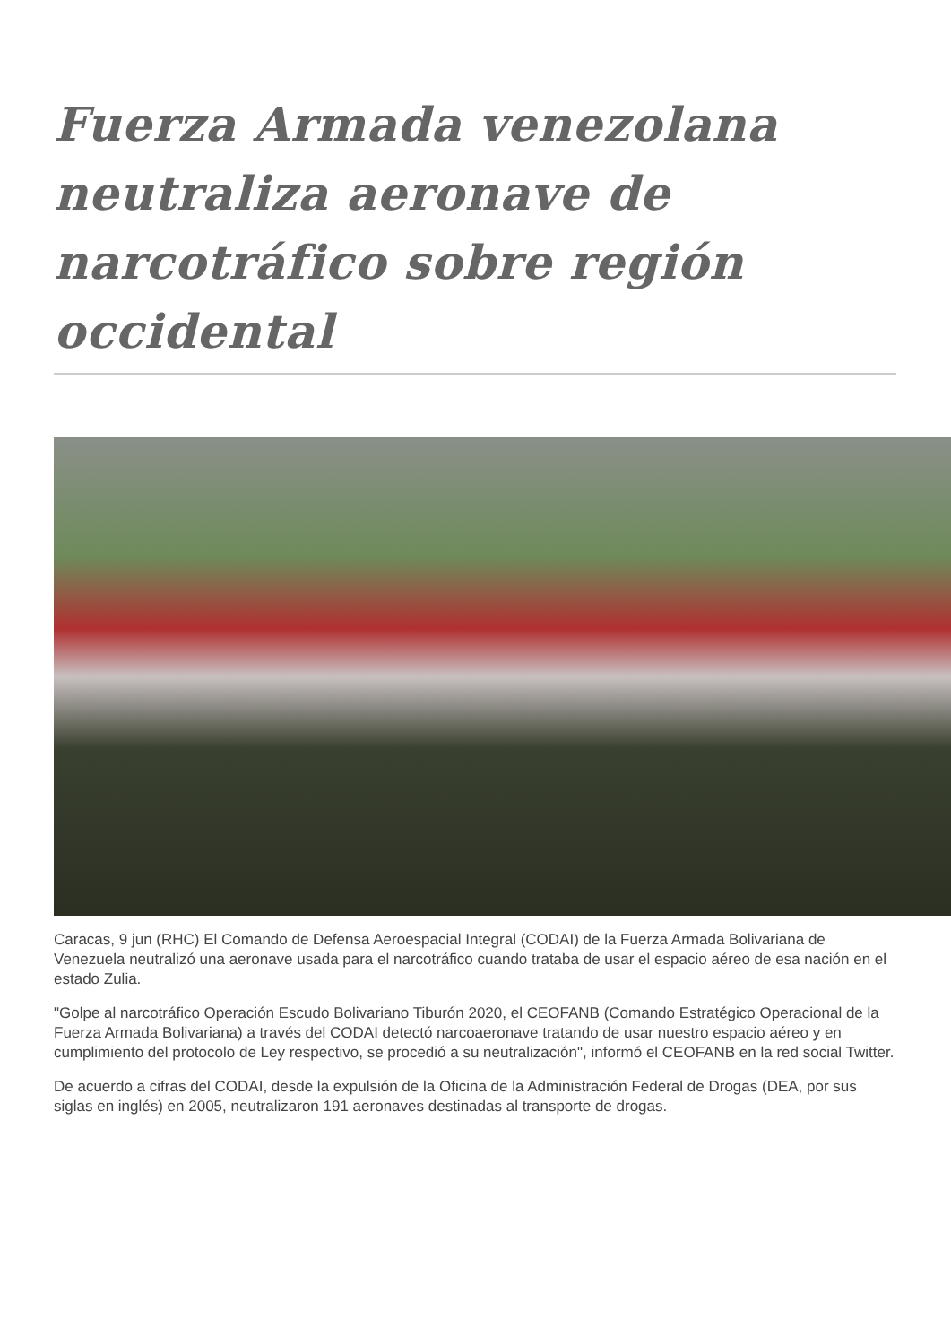Fuerza Armada venezolana neutraliza aeronave de narcotráfico sobre región occidental
Caracas, 9 jun (RHC) El Comando de Defensa Aeroespacial Integral (CODAI) de la Fuerza Armada Bolivariana de Venezuela neutralizó una aeronave usada para el narcotráfico cuando trataba de usar el espacio aéreo de esa nación en el estado Zulia.
"Golpe al narcotráfico Operación Escudo Bolivariano Tiburón 2020, el CEOFANB (Comando Estratégico Operacional de la Fuerza Armada Bolivariana) a través del CODAI detectó narcoaeronave tratando de usar nuestro espacio aéreo y en cumplimiento del protocolo de Ley respectivo, se procedió a su neutralización", informó el CEOFANB en la red social Twitter.
De acuerdo a cifras del CODAI, desde la expulsión de la Oficina de la Administración Federal de Drogas (DEA, por sus siglas en inglés) en 2005, neutralizaron 191 aeronaves destinadas al transporte de drogas.